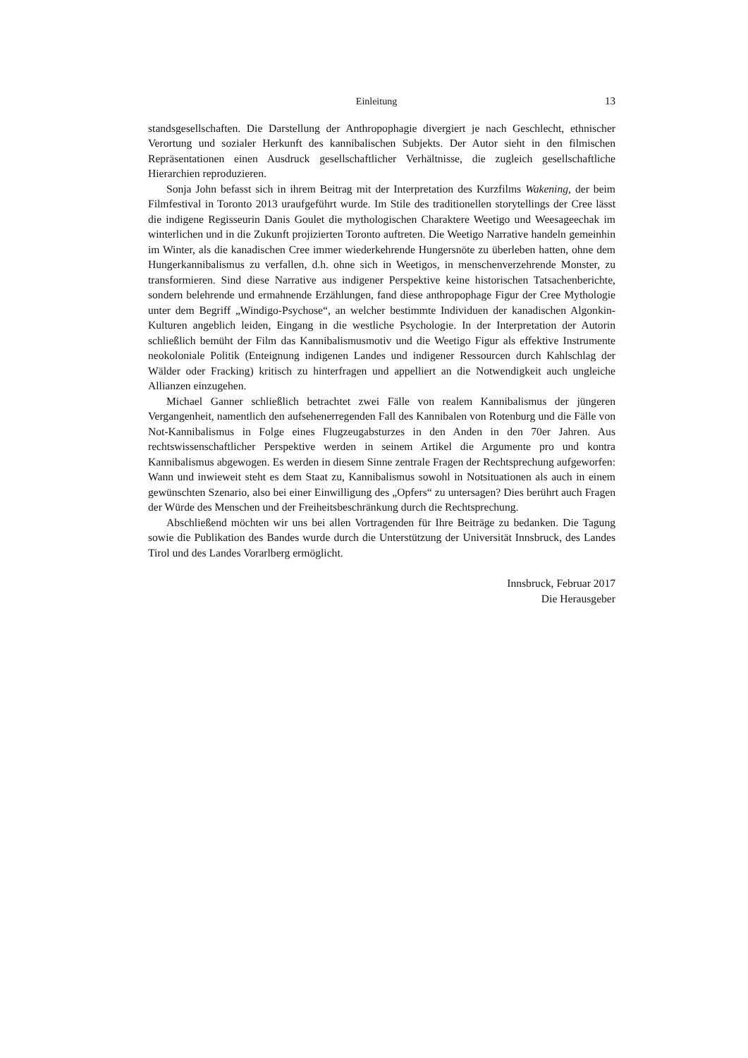Einleitung 13
standsgesellschaften. Die Darstellung der Anthropophagie divergiert je nach Geschlecht, ethnischer Verortung und sozialer Herkunft des kannibalischen Subjekts. Der Autor sieht in den filmischen Repräsentationen einen Ausdruck gesellschaftlicher Verhältnisse, die zugleich gesellschaftliche Hierarchien reproduzieren.
Sonja John befasst sich in ihrem Beitrag mit der Interpretation des Kurzfilms Wakening, der beim Filmfestival in Toronto 2013 uraufgeführt wurde. Im Stile des traditionellen storytellings der Cree lässt die indigene Regisseurin Danis Goulet die mythologischen Charaktere Weetigo und Weesageechak im winterlichen und in die Zukunft projizierten Toronto auftreten. Die Weetigo Narrative handeln gemeinhin im Winter, als die kanadischen Cree immer wiederkehrende Hungersnöte zu überleben hatten, ohne dem Hungerkannibalismus zu verfallen, d.h. ohne sich in Weetigos, in menschenverzehrende Monster, zu transformieren. Sind diese Narrative aus indigener Perspektive keine historischen Tatsachenberichte, sondern belehrende und ermahnende Erzählungen, fand diese anthropophage Figur der Cree Mythologie unter dem Begriff „Windigo-Psychose“, an welcher bestimmte Individuen der kanadischen Algonkin-Kulturen angeblich leiden, Eingang in die westliche Psychologie. In der Interpretation der Autorin schließlich bemüht der Film das Kannibalismusmotiv und die Weetigo Figur als effektive Instrumente neokoloniale Politik (Enteignung indigenen Landes und indigener Ressourcen durch Kahlschlag der Wälder oder Fracking) kritisch zu hinterfragen und appelliert an die Notwendigkeit auch ungleiche Allianzen einzugehen.
Michael Ganner schließlich betrachtet zwei Fälle von realem Kannibalismus der jüngeren Vergangenheit, namentlich den aufsehenerregenden Fall des Kannibalen von Rotenburg und die Fälle von Not-Kannibalismus in Folge eines Flugzeugabsturzes in den Anden in den 70er Jahren. Aus rechtswissenschaftlicher Perspektive werden in seinem Artikel die Argumente pro und kontra Kannibalismus abgewogen. Es werden in diesem Sinne zentrale Fragen der Rechtsprechung aufgeworfen: Wann und inwieweit steht es dem Staat zu, Kannibalismus sowohl in Notsituationen als auch in einem gewünschten Szenario, also bei einer Einwilligung des „Opfers“ zu untersagen? Dies berührt auch Fragen der Würde des Menschen und der Freiheitsbeschränkung durch die Rechtsprechung.
Abschließend möchten wir uns bei allen Vortragenden für Ihre Beiträge zu bedanken. Die Tagung sowie die Publikation des Bandes wurde durch die Unterstützung der Universität Innsbruck, des Landes Tirol und des Landes Vorarlberg ermöglicht.
Innsbruck, Februar 2017
Die Herausgeber